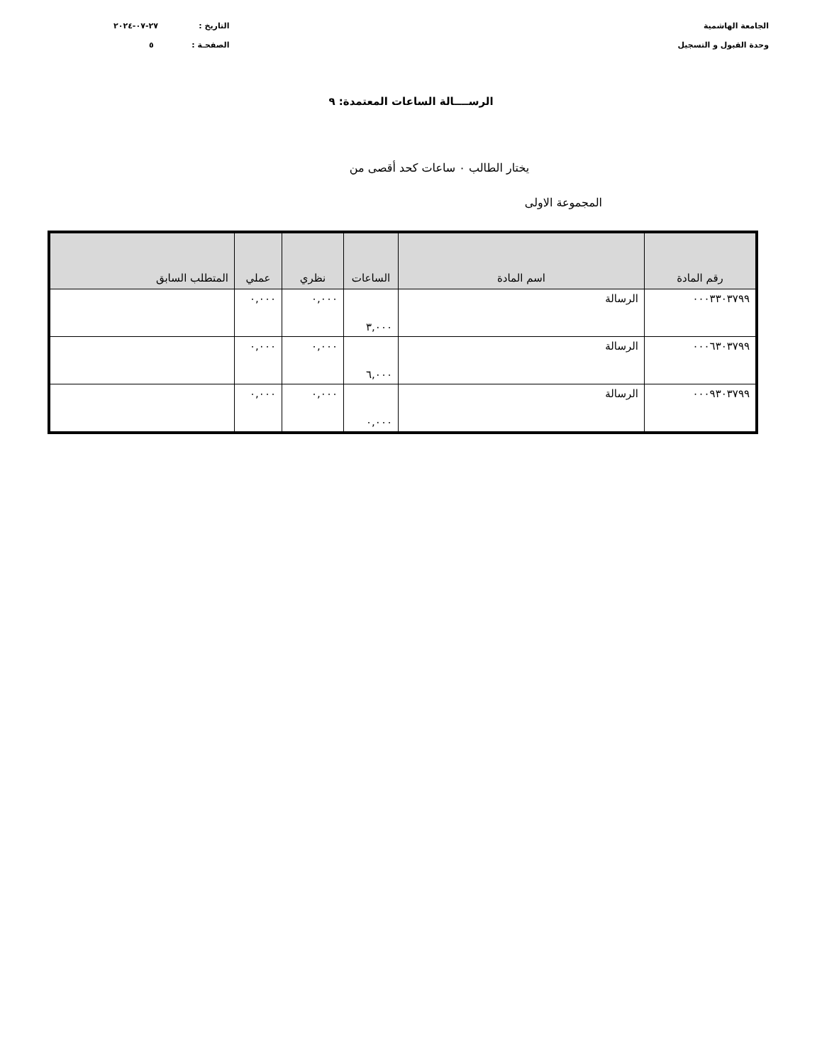الجامعة الهاشمية
وحدة القبول و التسجيل
التاريخ : ٢٧-٠٧-٢٠٢٤
الصفحـة : ٥
الرســــالة الساعات المعتمدة: ٩
يختار الطالب ٠ ساعات كحد أقصى من
المجموعة الاولى
| رقم المادة | اسم المادة | الساعات | نظري | عملي | المتطلب السابق |
| --- | --- | --- | --- | --- | --- |
| ٠٠٠٣٣٠٣٧٩٩ | الرسالة | ٣,٠٠٠ | ٠,٠٠٠ | ٠,٠٠٠ | |
| ٠٠٠٦٣٠٣٧٩٩ | الرسالة | ٦,٠٠٠ | ٠,٠٠٠ | ٠,٠٠٠ | |
| ٠٠٠٩٣٠٣٧٩٩ | الرسالة | ٠,٠٠٠ | ٠,٠٠٠ | ٠,٠٠٠ | |